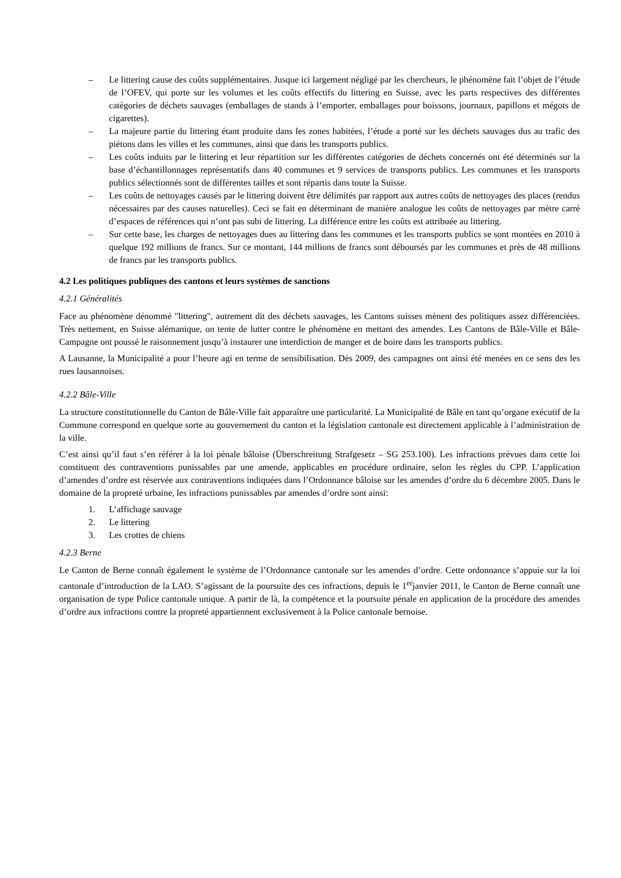– Le littering cause des coûts supplémentaires. Jusque ici largement négligé par les chercheurs, le phénomène fait l’objet de l’étude de l’OFEV, qui porte sur les volumes et les coûts effectifs du littering en Suisse, avec les parts respectives des différentes catégories de déchets sauvages (emballages de stands à l’emporter, emballages pour boissons, journaux, papillons et mégots de cigarettes).
– La majeure partie du littering étant produite dans les zones habitées, l’étude a porté sur les déchets sauvages dus au trafic des piétons dans les villes et les communes, ainsi que dans les transports publics.
– Les coûts induits par le littering et leur répartition sur les différentes catégories de déchets concernés ont été déterminés sur la base d’échantillonnages représentatifs dans 40 communes et 9 services de transports publics. Les communes et les transports publics sélectionnés sont de différentes tailles et sont répartis dans toute la Suisse.
– Les coûts de nettoyages causés par le littering doivent être délimités par rapport aux autres coûts de nettoyages des places (rendus nécessaires par des causes naturelles). Ceci se fait en déterminant de manière analogue les coûts de nettoyages par mètre carré d’espaces de références qui n’ont pas subi de littering. La différence entre les coûts est attribuée au littering.
– Sur cette base, les charges de nettoyages dues au littering dans les communes et les transports publics se sont montées en 2010 à quelque 192 millions de francs. Sur ce montant, 144 millions de francs sont déboursés par les communes et près de 48 millions de francs par les transports publics.
4.2 Les politiques publiques des cantons et leurs systèmes de sanctions
4.2.1 Généralités
Face au phénomène dénommé "littering", autrement dit des déchets sauvages, les Cantons suisses mènent des politiques assez différenciées. Très nettement, en Suisse alémanique, on tente de lutter contre le phénomène en mettant des amendes. Les Cantons de Bâle-Ville et Bâle-Campagne ont poussé le raisonnement jusqu’à instaurer une interdiction de manger et de boire dans les transports publics.
A Lausanne, la Municipalité a pour l’heure agi en terme de sensibilisation. Dès 2009, des campagnes ont ainsi été menées en ce sens des les rues lausannoises.
4.2.2 Bâle-Ville
La structure constitutionnelle du Canton de Bâle-Ville fait apparaître une particularité. La Municipalité de Bâle en tant qu’organe exécutif de la Commune correspond en quelque sorte au gouvernement du canton et la législation cantonale est directement applicable à l’administration de la ville.
C’est ainsi qu’il faut s’en référer à la loi pénale bâloise (Überschreitung Strafgesetz – SG 253.100). Les infractions prévues dans cette loi constituent des contraventions punissables par une amende, applicables en procédure ordinaire, selon les règles du CPP. L’application d’amendes d’ordre est réservée aux contraventions indiquées dans l’Ordonnance bâloise sur les amendes d’ordre du 6 décembre 2005. Dans le domaine de la propreté urbaine, les infractions punissables par amendes d’ordre sont ainsi:
1. L’affichage sauvage
2. Le littering
3. Les crottes de chiens
4.2.3 Berne
Le Canton de Berne connaît également le système de l’Ordonnance cantonale sur les amendes d’ordre. Cette ordonnance s’appuie sur la loi cantonale d’introduction de la LAO. S’agissant de la poursuite des ces infractions, depuis le 1<sup>er</sup>janvier 2011, le Canton de Berne connaît une organisation de type Police cantonale unique. A partir de là, la compétence et la poursuite pénale en application de la procédure des amendes d’ordre aux infractions contre la propreté appartiennent exclusivement à la Police cantonale bernoise.